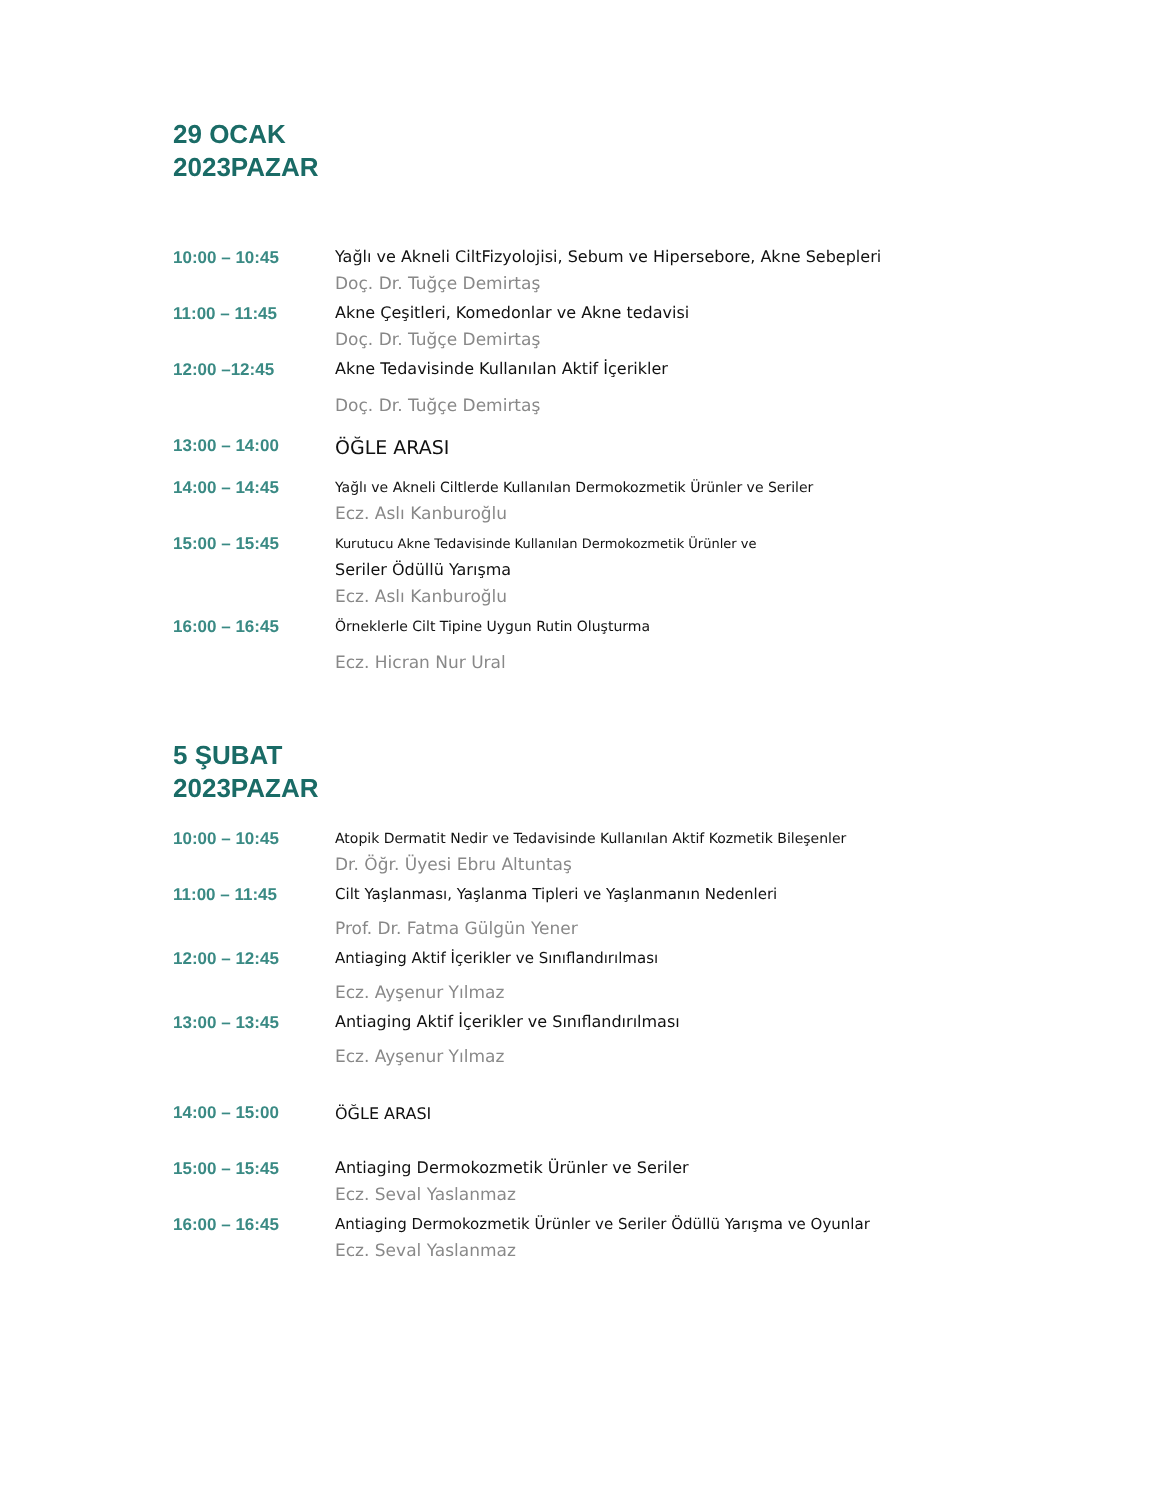29 OCAK
2023PAZAR
| 10:00 – 10:45 | Yağlı ve Akneli CiltFizyolojisi, Sebum ve Hipersebore, Akne Sebepleri Doç. Dr. Tuğçe Demirtaş |
| 11:00 – 11:45 | Akne Çeşitleri, Komedonlar ve Akne tedavisi Doç. Dr. Tuğçe Demirtaş |
| 12:00 –12:45 | Akne Tedavisinde Kullanılan Aktif İçerikler Doç. Dr. Tuğçe Demirtaş |
| 13:00 – 14:00 | ÖĞLE ARASI |
| 14:00 – 14:45 | Yağlı ve Akneli Ciltlerde Kullanılan Dermokozmetik Ürünler ve Seriler Ecz. Aslı Kanburoğlu |
| 15:00 – 15:45 | Kurutucu Akne Tedavisinde Kullanılan Dermokozmetik Ürünler ve Seriler Ödüllü Yarışma Ecz. Aslı Kanburoğlu |
| 16:00 – 16:45 | Örneklerle Cilt Tipine Uygun Rutin Oluşturma Ecz. Hicran Nur Ural |
5 ŞUBAT
2023PAZAR
| 10:00 – 10:45 | Atopik Dermatit Nedir ve Tedavisinde Kullanılan Aktif Kozmetik Bileşenler Dr. Öğr. Üyesi Ebru Altuntaş |
| 11:00 – 11:45 | Cilt Yaşlanması, Yaşlanma Tipleri ve Yaşlanmanın Nedenleri Prof. Dr. Fatma Gülgün Yener |
| 12:00 – 12:45 | Antiaging Aktif İçerikler ve Sınıflandırılması Ecz. Ayşenur Yılmaz |
| 13:00 – 13:45 | Antiaging Aktif İçerikler ve Sınıflandırılması Ecz. Ayşenur Yılmaz |
| 14:00 – 15:00 | ÖĞLE ARASI |
| 15:00 – 15:45 | Antiaging Dermokozmetik Ürünler ve Seriler Ecz. Seval Yaslanmaz |
| 16:00 – 16:45 | Antiaging Dermokozmetik Ürünler ve Seriler Ödüllü Yarışma ve Oyunlar Ecz. Seval Yaslanmaz |